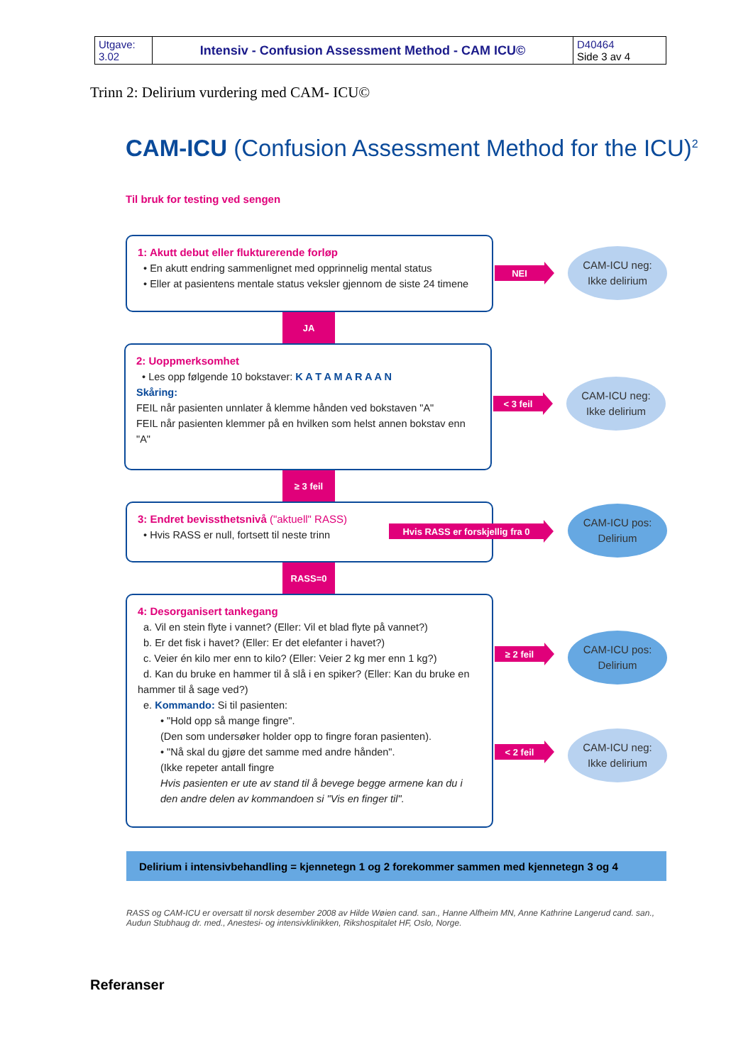| Utgave: 3.02 | Intensiv - Confusion Assessment Method - CAM ICU© | D40464 Side 3 av 4 |
Trinn 2: Delirium vurdering med CAM- ICU©
CAM-ICU (Confusion Assessment Method for the ICU)<sup>2</sup>
Til bruk for testing ved sengen
1: Akutt debut eller flukturerende forløp
• En akutt endring sammenlignet med opprinnelig mental status
• Eller at pasientens mentale status veksler gjennom de siste 24 timene
NEI
CAM-ICU neg:
Ikke delirium
JA
2: Uoppmerksomhet
• Les opp følgende 10 bokstaver: K A T A M A R A A N
Skåring:
FEIL når pasienten unnlater å klemme hånden ved bokstaven "A"
FEIL når pasienten klemmer på en hvilken som helst annen bokstav enn "A"
< 3 feil
CAM-ICU neg:
Ikke delirium
≥ 3 feil
3: Endret bevissthetsnivå ("aktuell" RASS)
• Hvis RASS er null, fortsett til neste trinn
Hvis RASS er forskjellig fra 0
CAM-ICU pos:
Delirium
RASS=0
4: Desorganisert tankegang
a. Vil en stein flyte i vannet? (Eller: Vil et blad flyte på vannet?)
b. Er det fisk i havet? (Eller: Er det elefanter i havet?)
c. Veier én kilo mer enn to kilo? (Eller: Veier 2 kg mer enn 1 kg?)
d. Kan du bruke en hammer til å slå i en spiker? (Eller: Kan du bruke en hammer til å sage ved?)
e. Kommando: Si til pasienten:
• "Hold opp så mange fingre".
(Den som undersøker holder opp to fingre foran pasienten).
• "Nå skal du gjøre det samme med andre hånden".
(Ikke repeter antall fingre
Hvis pasienten er ute av stand til å bevege begge armene kan du i den andre delen av kommandoen si "Vis en finger til".
≥ 2 feil
CAM-ICU pos:
Delirium
< 2 feil
CAM-ICU neg:
Ikke delirium
Delirium i intensivbehandling = kjennetegn 1 og 2 forekommer sammen med kjennetegn 3 og 4
RASS og CAM-ICU er oversatt til norsk desember 2008 av Hilde Wøien cand. san., Hanne Alfheim MN, Anne Kathrine Langerud cand. san., Audun Stubhaug dr. med., Anestesi- og intensivklinikken, Rikshospitalet HF, Oslo, Norge.
Referanser